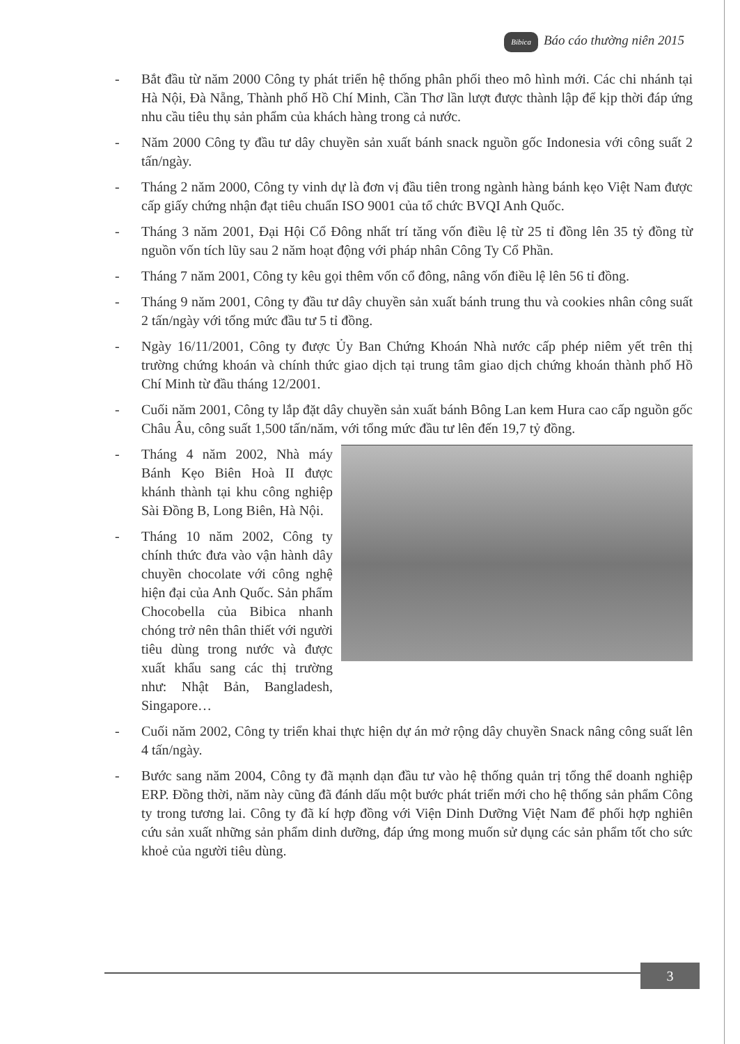Bibica Báo cáo thường niên 2015
- Bắt đầu từ năm 2000 Công ty phát triển hệ thống phân phối theo mô hình mới. Các chi nhánh tại Hà Nội, Đà Nẵng, Thành phố Hồ Chí Minh, Cần Thơ lần lượt được thành lập để kịp thời đáp ứng nhu cầu tiêu thụ sản phẩm của khách hàng trong cả nước.
- Năm 2000 Công ty đầu tư dây chuyền sản xuất bánh snack nguồn gốc Indonesia với công suất 2 tấn/ngày.
- Tháng 2 năm 2000, Công ty vinh dự là đơn vị đầu tiên trong ngành hàng bánh kẹo Việt Nam được cấp giấy chứng nhận đạt tiêu chuẩn ISO 9001 của tổ chức BVQI Anh Quốc.
- Tháng 3 năm 2001, Đại Hội Cổ Đông nhất trí tăng vốn điều lệ từ 25 tỉ đồng lên 35 tỷ đồng từ nguồn vốn tích lũy sau 2 năm hoạt động với pháp nhân Công Ty Cổ Phần.
- Tháng 7 năm 2001, Công ty kêu gọi thêm vốn cổ đông, nâng vốn điều lệ lên 56 tỉ đồng.
- Tháng 9 năm 2001, Công ty đầu tư dây chuyền sản xuất bánh trung thu và cookies nhân công suất 2 tấn/ngày với tổng mức đầu tư 5 tỉ đồng.
- Ngày 16/11/2001, Công ty được Ủy Ban Chứng Khoán Nhà nước cấp phép niêm yết trên thị trường chứng khoán và chính thức giao dịch tại trung tâm giao dịch chứng khoán thành phố Hồ Chí Minh từ đầu tháng 12/2001.
- Cuối năm 2001, Công ty lắp đặt dây chuyền sản xuất bánh Bông Lan kem Hura cao cấp nguồn gốc Châu Âu, công suất 1,500 tấn/năm, với tổng mức đầu tư lên đến 19,7 tỷ đồng.
- Tháng 4 năm 2002, Nhà máy Bánh Kẹo Biên Hoà II được khánh thành tại khu công nghiệp Sài Đồng B, Long Biên, Hà Nội.
- Tháng 10 năm 2002, Công ty chính thức đưa vào vận hành dây chuyền chocolate với công nghệ hiện đại của Anh Quốc. Sản phẩm Chocobella của Bibica nhanh chóng trở nên thân thiết với người tiêu dùng trong nước và được xuất khẩu sang các thị trường như: Nhật Bản, Bangladesh, Singapore…
- Cuối năm 2002, Công ty triển khai thực hiện dự án mở rộng dây chuyền Snack nâng công suất lên 4 tấn/ngày.
- Bước sang năm 2004, Công ty đã mạnh dạn đầu tư vào hệ thống quản trị tổng thể doanh nghiệp ERP. Đồng thời, năm này cũng đã đánh dấu một bước phát triển mới cho hệ thống sản phẩm Công ty trong tương lai. Công ty đã kí hợp đồng với Viện Dinh Dưỡng Việt Nam để phối hợp nghiên cứu sản xuất những sản phẩm dinh dưỡng, đáp ứng mong muốn sử dụng các sản phẩm tốt cho sức khoẻ của người tiêu dùng.
3